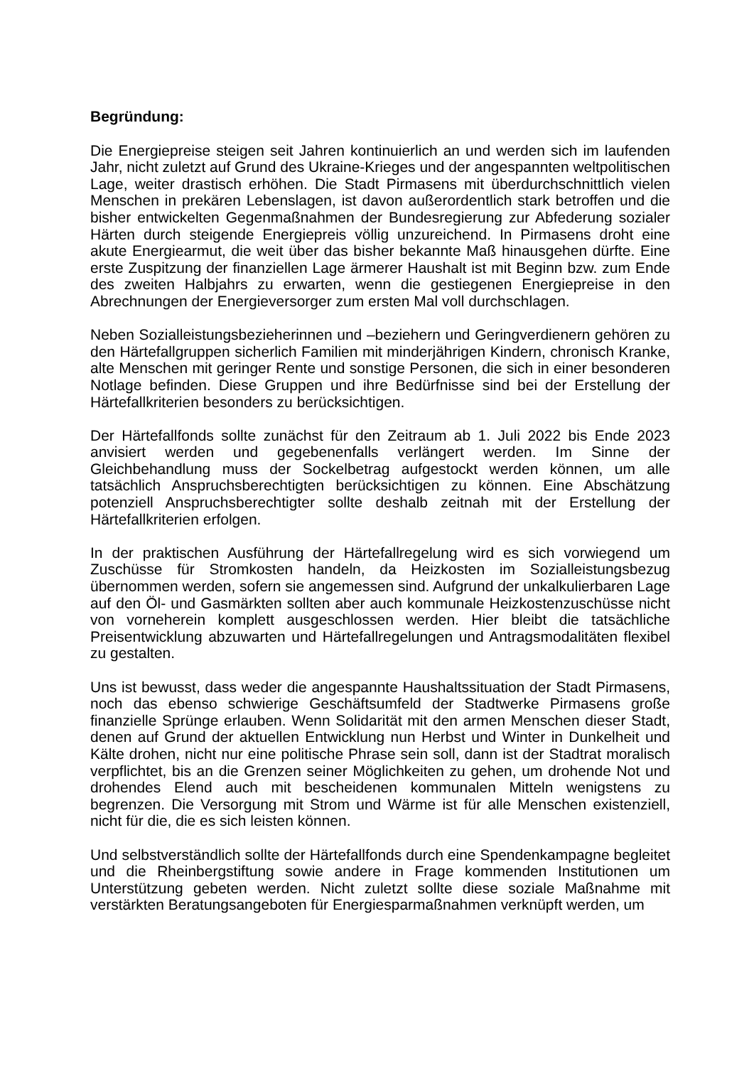Begründung:
Die Energiepreise steigen seit Jahren kontinuierlich an und werden sich im laufenden Jahr, nicht zuletzt auf Grund des Ukraine-Krieges und der angespannten weltpolitischen Lage, weiter drastisch erhöhen. Die Stadt Pirmasens mit überdurchschnittlich vielen Menschen in prekären Lebenslagen, ist davon außerordentlich stark betroffen und die bisher entwickelten Gegenmaßnahmen der Bundesregierung zur Abfederung sozialer Härten durch steigende Energiepreis völlig unzureichend. In Pirmasens droht eine akute Energiearmut, die weit über das bisher bekannte Maß hinausgehen dürfte. Eine erste Zuspitzung der finanziellen Lage ärmerer Haushalt ist mit Beginn bzw. zum Ende des zweiten Halbjahrs zu erwarten, wenn die gestiegenen Energiepreise in den Abrechnungen der Energieversorger zum ersten Mal voll durchschlagen.
Neben Sozialleistungsbezieherinnen und –beziehern und Geringverdienern gehören zu den Härtefallgruppen sicherlich Familien mit minderjährigen Kindern, chronisch Kranke, alte Menschen mit geringer Rente und sonstige Personen, die sich in einer besonderen Notlage befinden. Diese Gruppen und ihre Bedürfnisse sind bei der Erstellung der Härtefallkriterien besonders zu berücksichtigen.
Der Härtefallfonds sollte zunächst für den Zeitraum ab 1. Juli 2022 bis Ende 2023 anvisiert werden und gegebenenfalls verlängert werden. Im Sinne der Gleichbehandlung muss der Sockelbetrag aufgestockt werden können, um alle tatsächlich Anspruchsberechtigten berücksichtigen zu können. Eine Abschätzung potenziell Anspruchsberechtigter sollte deshalb zeitnah mit der Erstellung der Härtefallkriterien erfolgen.
In der praktischen Ausführung der Härtefallregelung wird es sich vorwiegend um Zuschüsse für Stromkosten handeln, da Heizkosten im Sozialleistungsbezug übernommen werden, sofern sie angemessen sind. Aufgrund der unkalkulierbaren Lage auf den Öl- und Gasmärkten sollten aber auch kommunale Heizkostenzuschüsse nicht von vorneherein komplett ausgeschlossen werden. Hier bleibt die tatsächliche Preisentwicklung abzuwarten und Härtefallregelungen und Antragsmodalitäten flexibel zu gestalten.
Uns ist bewusst, dass weder die angespannte Haushaltssituation der Stadt Pirmasens, noch das ebenso schwierige Geschäftsumfeld der Stadtwerke Pirmasens große finanzielle Sprünge erlauben. Wenn Solidarität mit den armen Menschen dieser Stadt, denen auf Grund der aktuellen Entwicklung nun Herbst und Winter in Dunkelheit und Kälte drohen, nicht nur eine politische Phrase sein soll, dann ist der Stadtrat moralisch verpflichtet, bis an die Grenzen seiner Möglichkeiten zu gehen, um drohende Not und drohendes Elend auch mit bescheidenen kommunalen Mitteln wenigstens zu begrenzen. Die Versorgung mit Strom und Wärme ist für alle Menschen existenziell, nicht für die, die es sich leisten können.
Und selbstverständlich sollte der Härtefallfonds durch eine Spendenkampagne begleitet und die Rheinbergstiftung sowie andere in Frage kommenden Institutionen um Unterstützung gebeten werden. Nicht zuletzt sollte diese soziale Maßnahme mit verstärkten Beratungsangeboten für Energiesparmaßnahmen verknüpft werden, um